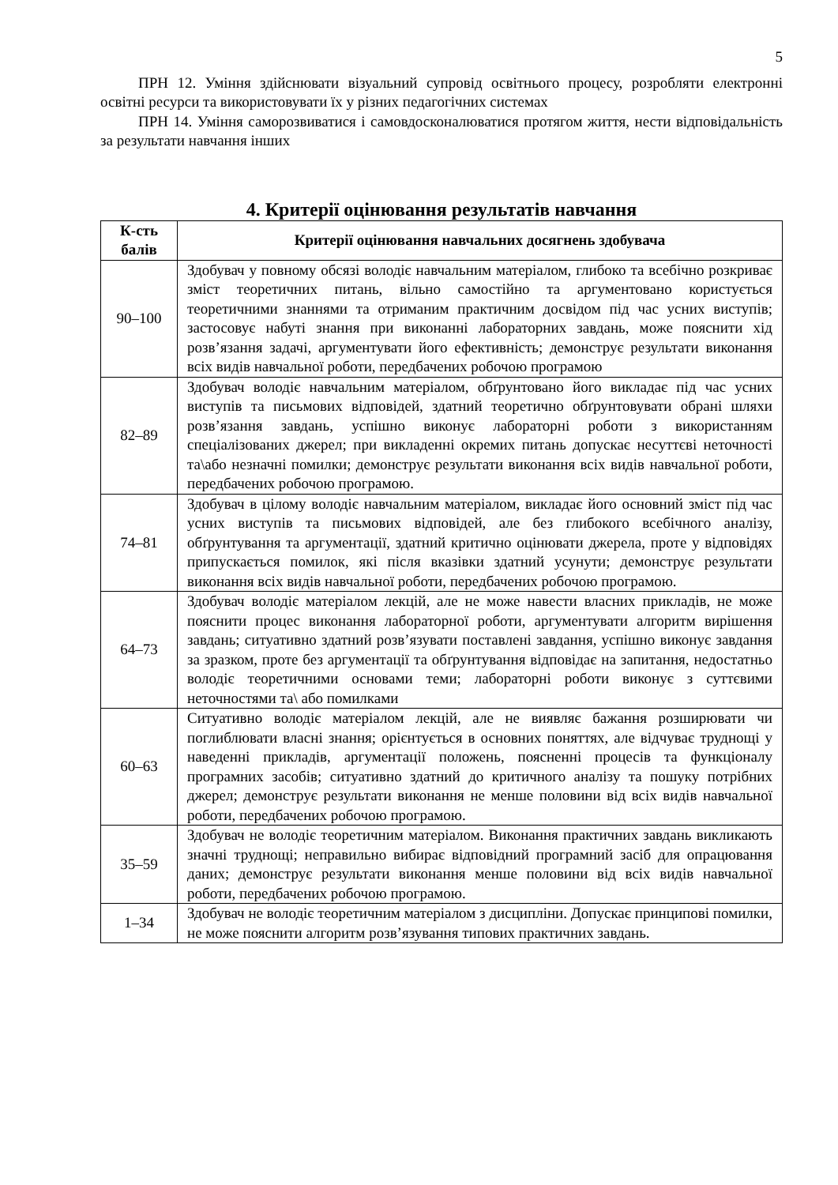5
ПРН 12. Уміння здійснювати візуальний супровід освітнього процесу, розробляти електронні освітні ресурси та використовувати їх у різних педагогічних системах
ПРН 14. Уміння саморозвиватися і самовдосконалюватися протягом життя, нести відповідальність за результати навчання інших
4. Критерії оцінювання результатів навчання
| К-сть балів | Критерії оцінювання навчальних досягнень здобувача |
| --- | --- |
| 90–100 | Здобувач у повному обсязі володіє навчальним матеріалом, глибоко та всебічно розкриває зміст теоретичних питань, вільно самостійно та аргументовано користується теоретичними знаннями та отриманим практичним досвідом під час усних виступів; застосовує набуті знання при виконанні лабораторних завдань, може пояснити хід розв’язання задачі, аргументувати його ефективність; демонструє результати виконання всіх видів навчальної роботи, передбачених робочою програмою |
| 82–89 | Здобувач володіє навчальним матеріалом, обґрунтовано його викладає під час усних виступів та письмових відповідей, здатний теоретично обґрунтовувати обрані шляхи розв’язання завдань, успішно виконує лабораторні роботи з використанням спеціалізованих джерел; при викладенні окремих питань допускає несуттєві неточності та\або незначні помилки; демонструє результати виконання всіх видів навчальної роботи, передбачених робочою програмою. |
| 74–81 | Здобувач в цілому володіє навчальним матеріалом, викладає його основний зміст під час усних виступів та письмових відповідей, але без глибокого всебічного аналізу, обґрунтування та аргументації, здатний критично оцінювати джерела, проте у відповідях припускається помилок, які після вказівки здатний усунути; демонструє результати виконання всіх видів навчальної роботи, передбачених робочою програмою. |
| 64–73 | Здобувач володіє матеріалом лекцій, але не може навести власних прикладів, не може пояснити процес виконання лабораторної роботи, аргументувати алгоритм вирішення завдань; ситуативно здатний розв’язувати поставлені завдання, успішно виконує завдання за зразком, проте без аргументації та обґрунтування відповідає на запитання, недостатньо володіє теоретичними основами теми; лабораторні роботи виконує з суттєвими неточностями та\ або помилками |
| 60–63 | Ситуативно володіє матеріалом лекцій, але не виявляє бажання розширювати чи поглиблювати власні знання; орієнтується в основних поняттях, але відчуває труднощі у наведенні прикладів, аргументації положень, поясненні процесів та функціоналу програмних засобів; ситуативно здатний до критичного аналізу та пошуку потрібних джерел; демонструє результати виконання не менше половини від всіх видів навчальної роботи, передбачених робочою програмою. |
| 35–59 | Здобувач не володіє теоретичним матеріалом. Виконання практичних завдань викликають значні труднощі; неправильно вибирає відповідний програмний засіб для опрацювання даних; демонструє результати виконання менше половини від всіх видів навчальної роботи, передбачених робочою програмою. |
| 1–34 | Здобувач не володіє теоретичним матеріалом з дисципліни. Допускає принципові помилки, не може пояснити алгоритм розв’язування типових практичних завдань. |